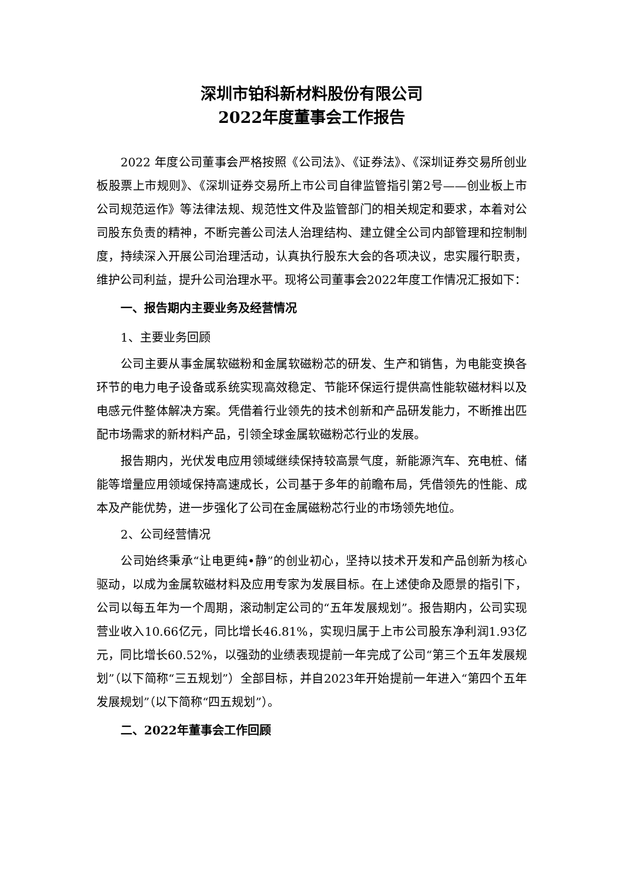深圳市铂科新材料股份有限公司
2022年度董事会工作报告
2022 年度公司董事会严格按照《公司法》、《证券法》、《深圳证券交易所创业板股票上市规则》、《深圳证券交易所上市公司自律监管指引第2号——创业板上市公司规范运作》等法律法规、规范性文件及监管部门的相关规定和要求，本着对公司股东负责的精神，不断完善公司法人治理结构、建立健全公司内部管理和控制制度，持续深入开展公司治理活动，认真执行股东大会的各项决议，忠实履行职责，维护公司利益，提升公司治理水平。现将公司董事会2022年度工作情况汇报如下：
一、报告期内主要业务及经营情况
1、主要业务回顾
公司主要从事金属软磁粉和金属软磁粉芯的研发、生产和销售，为电能变换各环节的电力电子设备或系统实现高效稳定、节能环保运行提供高性能软磁材料以及电感元件整体解决方案。凭借着行业领先的技术创新和产品研发能力，不断推出匹配市场需求的新材料产品，引领全球金属软磁粉芯行业的发展。
报告期内，光伏发电应用领域继续保持较高景气度，新能源汽车、充电桩、储能等增量应用领域保持高速成长，公司基于多年的前瞻布局，凭借领先的性能、成本及产能优势，进一步强化了公司在金属磁粉芯行业的市场领先地位。
2、公司经营情况
公司始终秉承“让电更纯•静”的创业初心，坚持以技术开发和产品创新为核心驱动，以成为金属软磁材料及应用专家为发展目标。在上述使命及愿景的指引下，公司以每五年为一个周期，滚动制定公司的“五年发展规划”。报告期内，公司实现营业收入10.66亿元，同比增长46.81%，实现归属于上市公司股东净利润1.93亿元，同比增长60.52%，以强劲的业绩表现提前一年完成了公司“第三个五年发展规划”（以下简称“三五规划”）全部目标，并自2023年开始提前一年进入“第四个五年发展规划”（以下简称“四五规划”）。
二、2022年董事会工作回顾